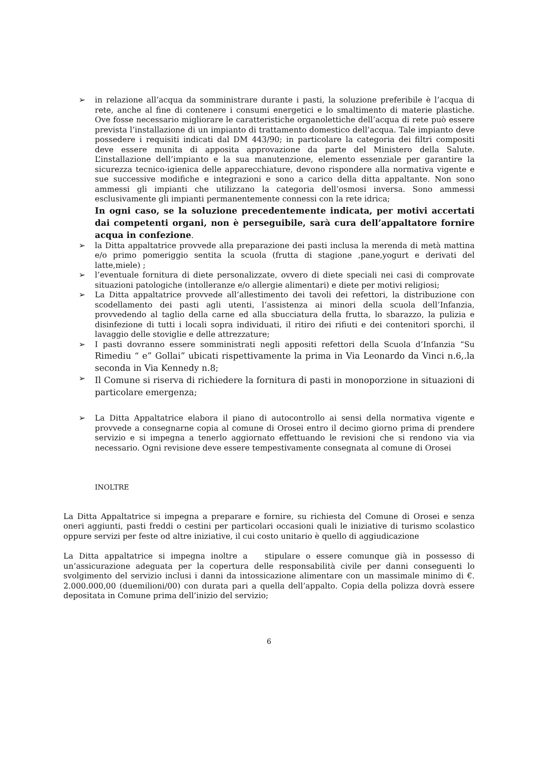➢ in relazione all’acqua da somministrare durante i pasti, la soluzione preferibile è l’acqua di rete, anche al fine di contenere i consumi energetici e lo smaltimento di materie plastiche. Ove fosse necessario migliorare le caratteristiche organolettiche dell’acqua di rete può essere prevista l’installazione di un impianto di trattamento domestico dell’acqua. Tale impianto deve possedere i requisiti indicati dal DM 443/90; in particolare la categoria dei filtri compositi deve essere munita di apposita approvazione da parte del Ministero della Salute. L’installazione dell’impianto e la sua manutenzione, elemento essenziale per garantire la sicurezza tecnico-igienica delle apparecchiature, devono rispondere alla normativa vigente e sue successive modifiche e integrazioni e sono a carico della ditta appaltante. Non sono ammessi gli impianti che utilizzano la categoria dell’osmosi inversa. Sono ammessi esclusivamente gli impianti permanentemente connessi con la rete idrica;
In ogni caso, se la soluzione precedentemente indicata, per motivi accertati dai competenti organi, non è perseguibile, sarà cura dell’appaltatore fornire acqua in confezione.
➢ la Ditta appaltatrice provvede alla preparazione dei pasti inclusa la merenda di metà mattina e/o primo pomeriggio sentita la scuola (frutta di stagione ,pane,yogurt e derivati del latte,miele) ;
➢ l’eventuale fornitura di diete personalizzate, ovvero di diete speciali nei casi di comprovate situazioni patologiche (intolleranze e/o allergie alimentari) e diete per motivi religiosi;
➢ La Ditta appaltatrice provvede all’allestimento dei tavoli dei refettori, la distribuzione con scodellamento dei pasti agli utenti, l’assistenza ai minori della scuola dell’Infanzia, provvedendo al taglio della carne ed alla sbucciatura della frutta, lo sbarazzo, la pulizia e disinfezione di tutti i locali sopra individuati, il ritiro dei rifiuti e dei contenitori sporchi, il lavaggio delle stoviglie e delle attrezzature;
➢ I pasti dovranno essere somministrati negli appositi refettori della Scuola d’Infanzia “Su Rimediu “ e” Gollai” ubicati rispettivamente la prima in Via Leonardo da Vinci n.6,.la seconda in Via Kennedy n.8;
➢
Il Comune si riserva di richiedere la fornitura di pasti in monoporzione in situazioni di particolare emergenza;
➢ La Ditta Appaltatrice elabora il piano di autocontrollo ai sensi della normativa vigente e provvede a consegnarne copia al comune di Orosei entro il decimo giorno prima di prendere servizio e si impegna a tenerlo aggiornato effettuando le revisioni che si rendono via via necessario. Ogni revisione deve essere tempestivamente consegnata al comune di Orosei
INOLTRE
La Ditta Appaltatrice si impegna a preparare e fornire, su richiesta del Comune di Orosei e senza oneri aggiunti, pasti freddi o cestini per particolari occasioni quali le iniziative di turismo scolastico oppure servizi per feste od altre iniziative, il cui costo unitario è quello di aggiudicazione
La Ditta appaltatrice si impegna inoltre a stipulare o essere comunque già in possesso di un’assicurazione adeguata per la copertura delle responsabilità civile per danni conseguenti lo svolgimento del servizio inclusi i danni da intossicazione alimentare con un massimale minimo di €. 2.000.000,00 (duemilioni/00) con durata pari a quella dell’appalto. Copia della polizza dovrà essere depositata in Comune prima dell’inizio del servizio;
6